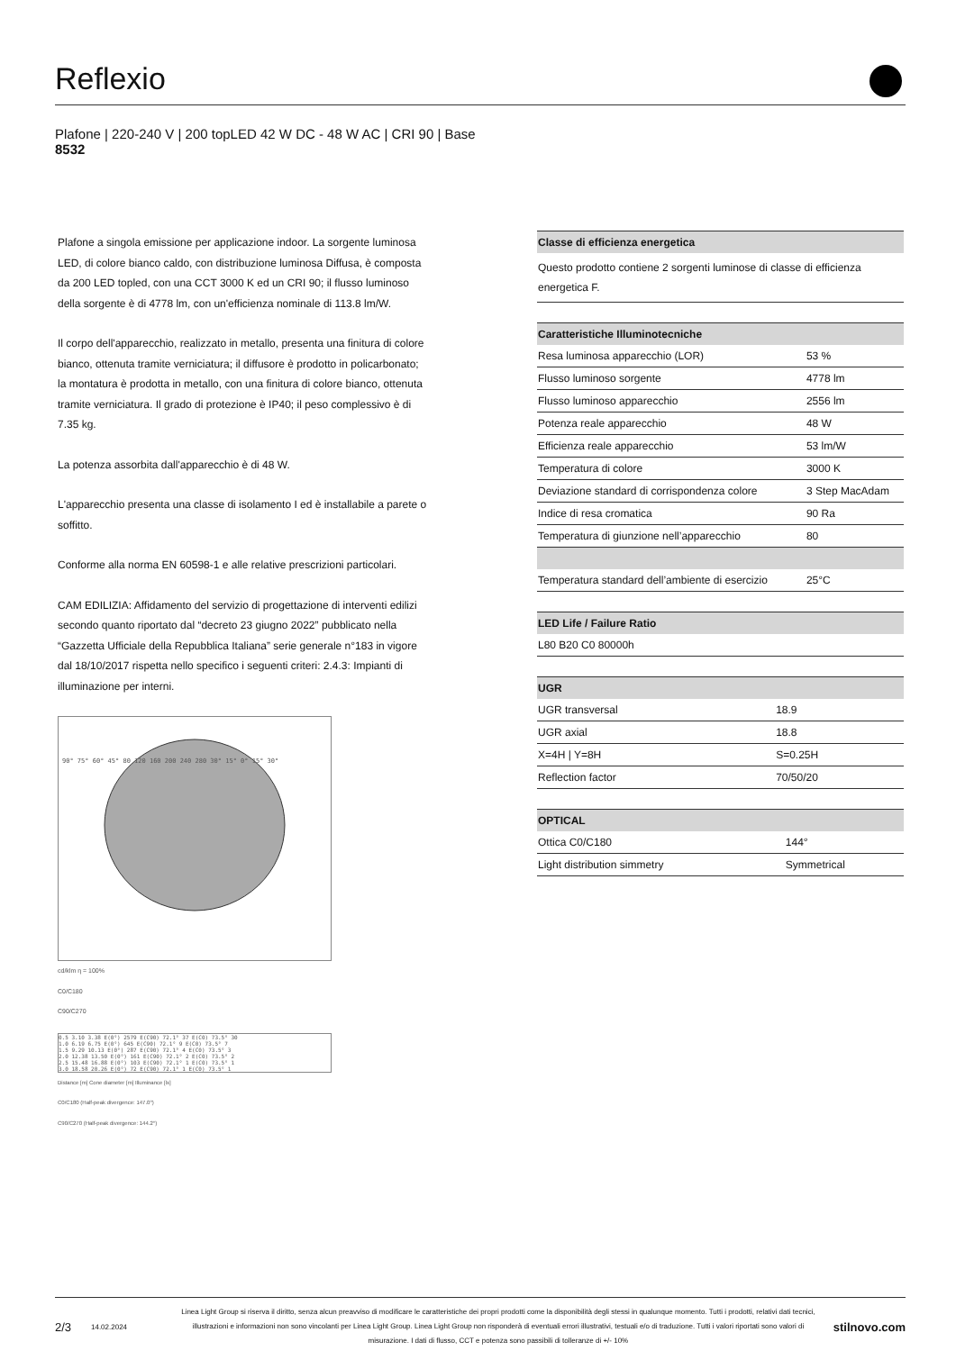Reflexio
Plafone | 220-240 V | 200 topLED 42 W DC - 48 W AC | CRI 90 | Base
8532
Plafone a singola emissione per applicazione indoor. La sorgente luminosa LED, di colore bianco caldo, con distribuzione luminosa Diffusa, è composta da 200 LED topled, con una CCT 3000 K ed un CRI 90; il flusso luminoso della sorgente è di 4778 lm, con un'efficienza nominale di 113.8 lm/W.
Il corpo dell'apparecchio, realizzato in metallo, presenta una finitura di colore bianco, ottenuta tramite verniciatura; il diffusore è prodotto in policarbonato; la montatura è prodotta in metallo, con una finitura di colore bianco, ottenuta tramite verniciatura. Il grado di protezione è IP40; il peso complessivo è di 7.35 kg.
La potenza assorbita dall'apparecchio è di 48 W.
L'apparecchio presenta una classe di isolamento I ed è installabile a parete o soffitto.
Conforme alla norma EN 60598-1 e alle relative prescrizioni particolari.
CAM EDILIZIA: Affidamento del servizio di progettazione di interventi edilizi secondo quanto riportato dal “decreto 23 giugno 2022” pubblicato nella “Gazzetta Ufficiale della Repubblica Italiana” serie generale n°183 in vigore dal 18/10/2017 rispetta nello specifico i seguenti criteri: 2.4.3: Impianti di illuminazione per interni.
90° 75° 60° 45° 80 120 160 200 240 280 30° 15° 0° 15° 30°
cd/klm η = 100%
C0/C180
C90/C270
0.5 3.10 3.38 E(0°) 2579 E(C90) 72.1° 37 E(C0) 73.5° 30
1.0 6.19 6.75 E(0°) 645 E(C90) 72.1° 9 E(C0) 73.5° 7
1.5 9.29 10.13 E(0°) 287 E(C90) 72.1° 4 E(C0) 73.5° 3
2.0 12.38 13.50 E(0°) 161 E(C90) 72.1° 2 E(C0) 73.5° 2
2.5 15.48 16.88 E(0°) 103 E(C90) 72.1° 1 E(C0) 73.5° 1
3.0 18.58 20.26 E(0°) 72 E(C90) 72.1° 1 E(C0) 73.5° 1
Distance [m] Cone diameter [m] Illuminance [lx]
C0/C180 (Half-peak divergence: 147.0°)
C90/C270 (Half-peak divergence: 144.2°)
| Classe di efficienza energetica |
| --- |
| Questo prodotto contiene 2 sorgenti luminose di classe di efficienza energetica F. |
| Caratteristiche Illuminotecniche | |
| --- | --- |
| Resa luminosa apparecchio (LOR) | 53 % |
| Flusso luminoso sorgente | 4778 lm |
| Flusso luminoso apparecchio | 2556 lm |
| Potenza reale apparecchio | 48 W |
| Efficienza reale apparecchio | 53 lm/W |
| Temperatura di colore | 3000 K |
| Deviazione standard di corrispondenza colore | 3 Step MacAdam |
| Indice di resa cromatica | 90 Ra |
| Temperatura di giunzione nell’apparecchio | 80 |
| Temperatura standard dell’ambiente di esercizio | 25°C |
| LED Life / Failure Ratio |
| --- |
| L80 B20 C0 80000h |
| UGR | |
| --- | --- |
| UGR transversal | 18.9 |
| UGR axial | 18.8 |
| X=4H / Y=8H | S=0.25H |
| Reflection factor | 70/50/20 |
| OPTICAL | |
| --- | --- |
| Ottica C0/C180 | 144° |
| Light distribution simmetry | Symmetrical |
2/3 14.02.2024 Linea Light Group si riserva il diritto, senza alcun preavviso di modificare le caratteristiche dei propri prodotti come la disponibilità degli stessi in qualunque momento. Tutti i prodotti, relativi dati tecnici, illustrazioni e informazioni non sono vincolanti per Linea Light Group. Linea Light Group non risponderà di eventuali errori illustrativi, testuali e/o di traduzione. Tutti i valori riportati sono valori di misurazione. I dati di flusso, CCT e potenza sono passibili di tolleranze di +/- 10% stilnovo.com